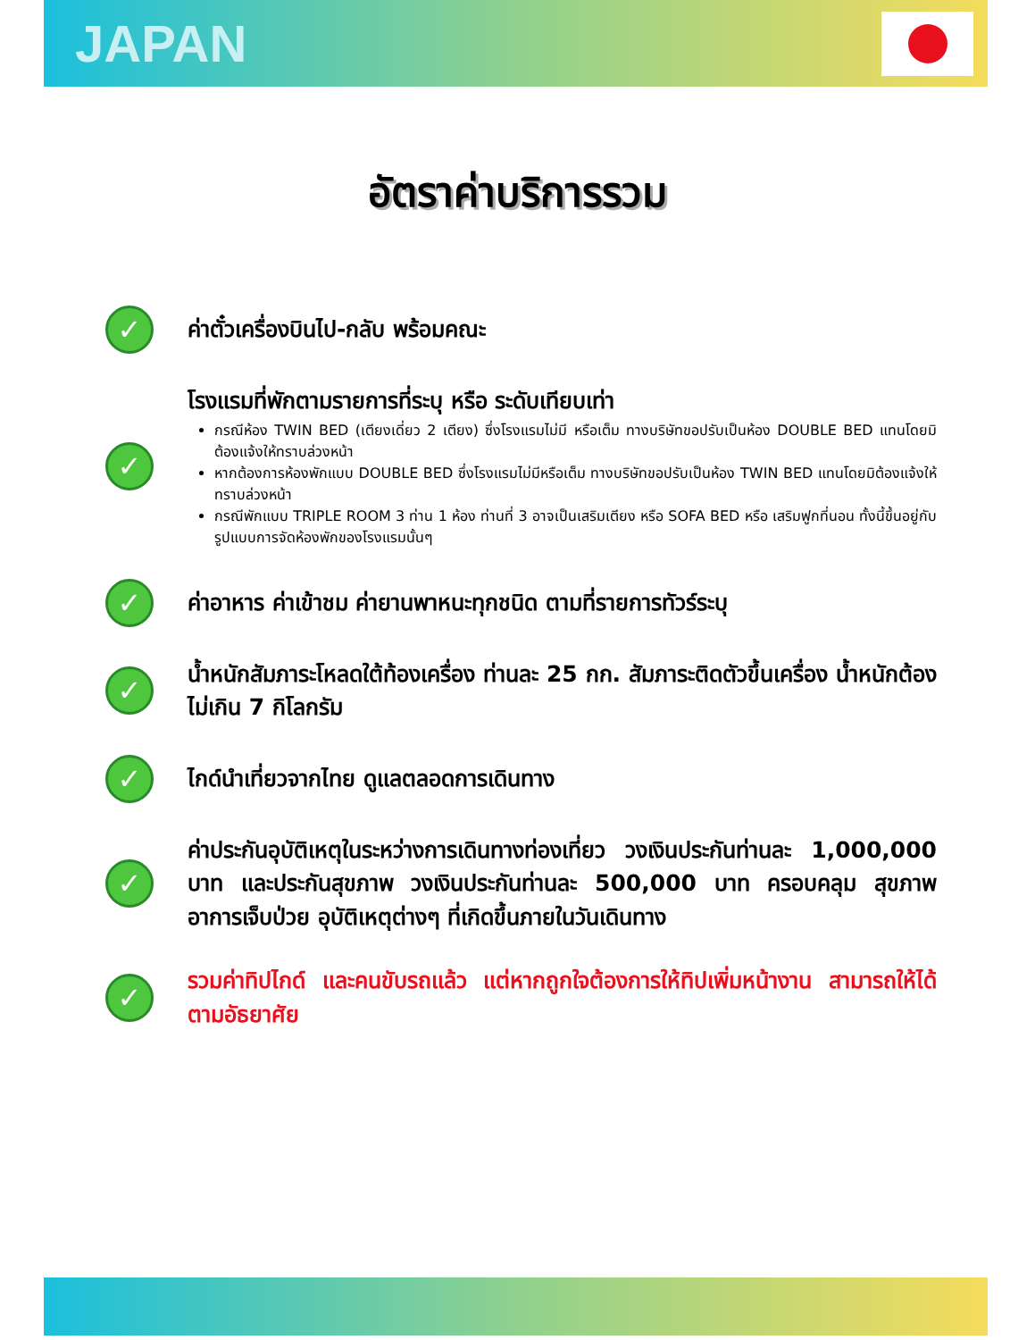JAPAN
อัตราค่าบริการรวม
✓
ค่าตั๋วเครื่องบินไป-กลับ พร้อมคณะ
✓
โรงแรมที่พักตามรายการที่ระบุ หรือ ระดับเทียบเท่า
กรณีห้อง TWIN BED (เตียงเดี่ยว 2 เตียง) ซึ่งโรงแรมไม่มี หรือเต็ม ทางบริษัทขอปรับเป็นห้อง DOUBLE BED แทนโดยมิต้องแจ้งให้ทราบล่วงหน้า
หากต้องการห้องพักแบบ DOUBLE BED ซึ่งโรงแรมไม่มีหรือเต็ม ทางบริษัทขอปรับเป็นห้อง TWIN BED แทนโดยมิต้องแจ้งให้ทราบล่วงหน้า
กรณีพักแบบ TRIPLE ROOM 3 ท่าน 1 ห้อง ท่านที่ 3 อาจเป็นเสริมเตียง หรือ SOFA BED หรือ เสริมฟูกที่นอน ทั้งนี้ขึ้นอยู่กับรูปแบบการจัดห้องพักของโรงแรมนั้นๆ
✓
ค่าอาหาร ค่าเข้าชม ค่ายานพาหนะทุกชนิด ตามที่รายการทัวร์ระบุ
✓
น้ำหนักสัมภาระโหลดใต้ท้องเครื่อง ท่านละ 25 กก. สัมภาระติดตัวขึ้นเครื่อง น้ำหนักต้องไม่เกิน 7 กิโลกรัม
✓
ไกด์นำเที่ยวจากไทย ดูแลตลอดการเดินทาง
✓
ค่าประกันอุบัติเหตุในระหว่างการเดินทางท่องเที่ยว วงเงินประกันท่านละ 1,000,000 บาท และประกันสุขภาพ วงเงินประกันท่านละ 500,000 บาท ครอบคลุม สุขภาพ อาการเจ็บป่วย อุบัติเหตุต่างๆ ที่เกิดขึ้นภายในวันเดินทาง
✓
รวมค่าทิปไกด์ และคนขับรถแล้ว แต่หากถูกใจต้องการให้ทิปเพิ่มหน้างาน สามารถให้ได้ตามอัธยาศัย